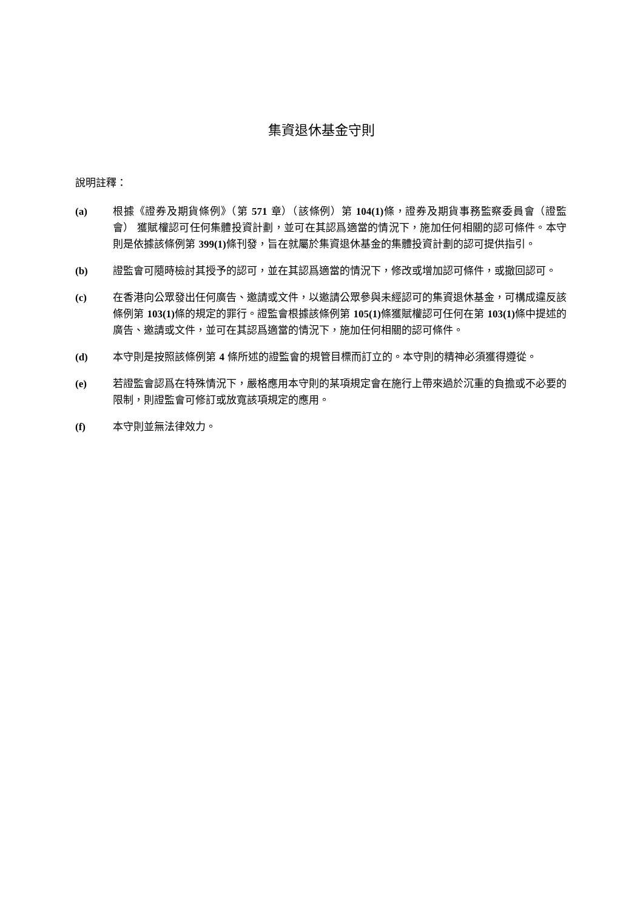集資退休基金守則
說明註釋：
(a) 根據《證券及期貨條例》（第 571 章）（該條例）第 104(1) 條，證券及期貨事務監察委員會（證監會） 獲賦權認可任何集體投資計劃，並可在其認爲適當的情況下，施加任何相關的認可條件。本守則是依據該條例第 399(1) 條刊發，旨在就屬於集資退休基金的集體投資計劃的認可提供指引。
(b) 證監會可隨時檢討其授予的認可，並在其認爲適當的情況下，修改或增加認可條件，或撤回認可。
(c) 在香港向公眾發出任何廣告、邀請或文件，以邀請公眾參與未經認可的集資退休基金，可構成違反該條例第 103(1) 條的規定的罪行。證監會根據該條例第 105(1) 條獲賦權認可任何在第 103(1) 條中提述的廣告、邀請或文件，並可在其認爲適當的情況下，施加任何相關的認可條件。
(d) 本守則是按照該條例第 4 條所述的證監會的規管目標而訂立的。本守則的精神必須獲得遵從。
(e) 若證監會認爲在特殊情況下，嚴格應用本守則的某項規定會在施行上帶來過於沉重的負擔或不必要的限制，則證監會可修訂或放寬該項規定的應用。
(f) 本守則並無法律效力。